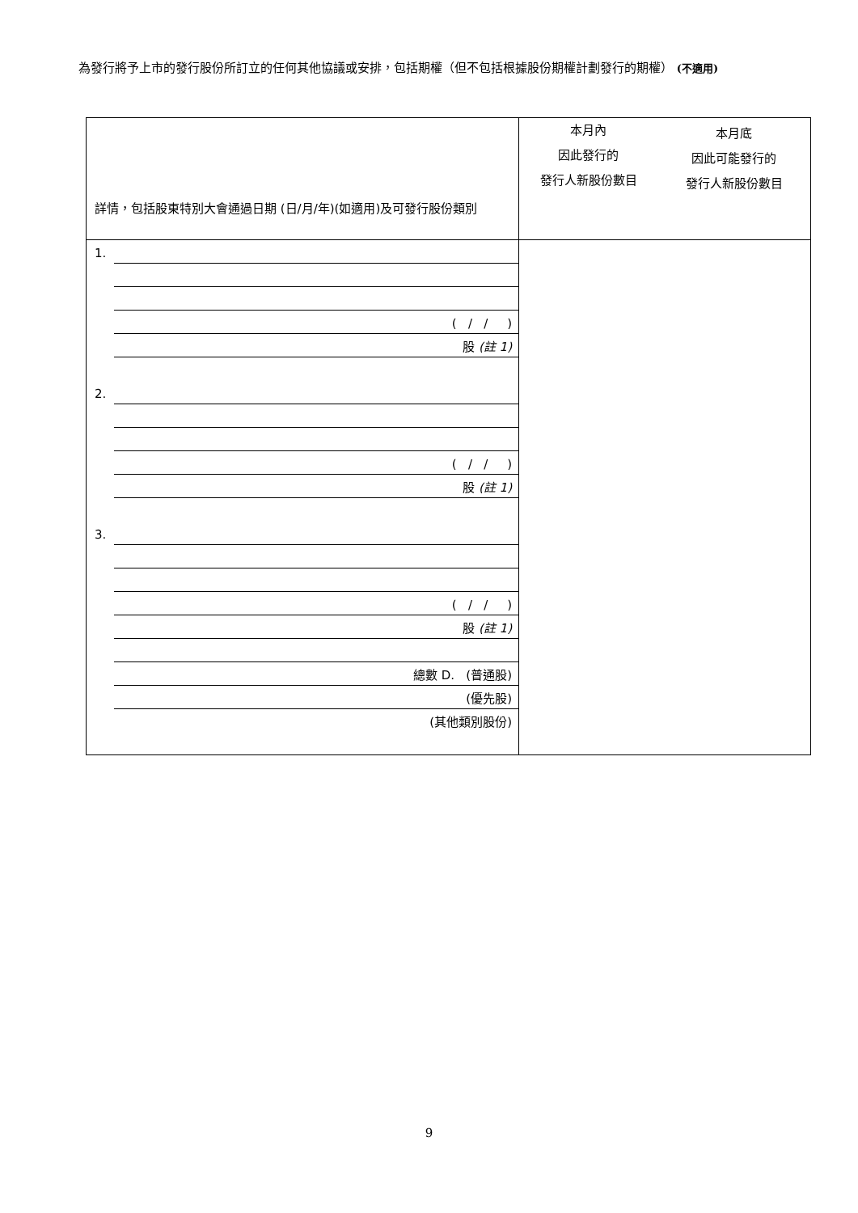為發行將予上市的發行股份所訂立的任何其他協議或安排，包括期權（但不包括根據股份期權計劃發行的期權） (不適用)
| 詳情，包括股東特別大會通過日期 (日/月/年)(如適用)及可發行股份類別 | 本月內 因此發行的 發行人新股份數目 本月底 因此可能發行的 發行人新股份數目 |
| 1. ( / / ) 股 (註 1) 2. ( / / ) 股 (註 1) 3. ( / / ) 股 (註 1) 總數 D. (普通股) (優先股) (其他類別股份) | |
9